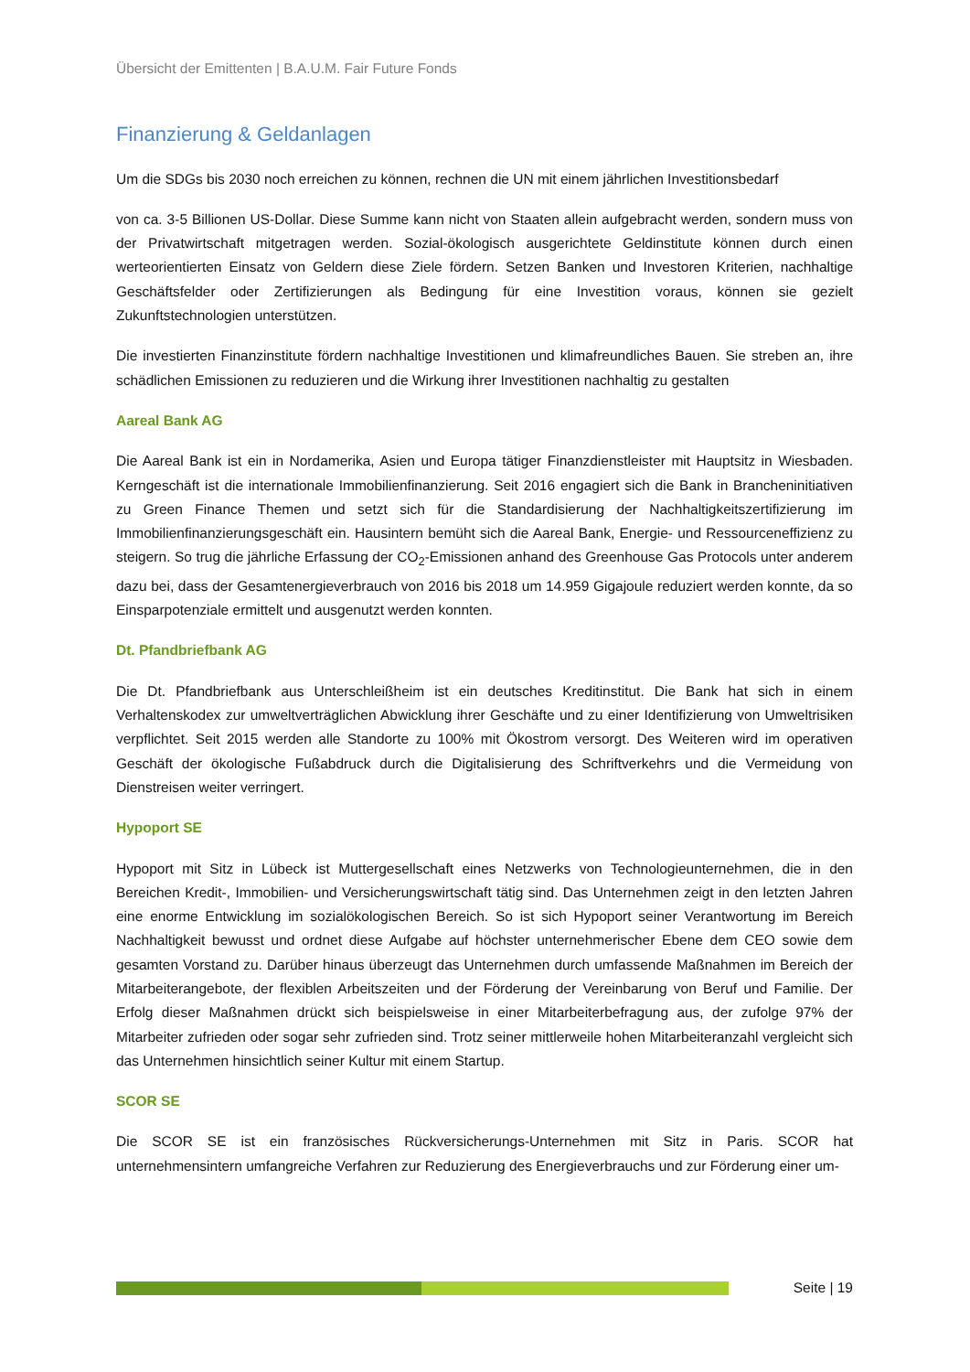Übersicht der Emittenten | B.A.U.M. Fair Future Fonds
Finanzierung & Geldanlagen
Um die SDGs bis 2030 noch erreichen zu können, rechnen die UN mit einem jährlichen Investitionsbedarf
von ca. 3-5 Billionen US-Dollar. Diese Summe kann nicht von Staaten allein aufgebracht werden, sondern muss von der Privatwirtschaft mitgetragen werden. Sozial-ökologisch ausgerichtete Geldinstitute können durch einen werteorientierten Einsatz von Geldern diese Ziele fördern. Setzen Banken und Investoren Kriterien, nachhaltige Geschäftsfelder oder Zertifizierungen als Bedingung für eine Investition voraus, können sie gezielt Zukunftstechnologien unterstützen.
Die investierten Finanzinstitute fördern nachhaltige Investitionen und klimafreundliches Bauen. Sie streben an, ihre schädlichen Emissionen zu reduzieren und die Wirkung ihrer Investitionen nachhaltig zu gestalten
Aareal Bank AG
Die Aareal Bank ist ein in Nordamerika, Asien und Europa tätiger Finanzdienstleister mit Hauptsitz in Wiesbaden. Kerngeschäft ist die internationale Immobilienfinanzierung. Seit 2016 engagiert sich die Bank in Brancheninitiativen zu Green Finance Themen und setzt sich für die Standardisierung der Nachhaltigkeitszertifizierung im Immobilienfinanzierungsgeschäft ein. Hausintern bemüht sich die Aareal Bank, Energie- und Ressourceneffizienz zu steigern. So trug die jährliche Erfassung der CO<sub>2</sub>-Emissionen anhand des Greenhouse Gas Protocols unter anderem dazu bei, dass der Gesamtenergieverbrauch von 2016 bis 2018 um 14.959 Gigajoule reduziert werden konnte, da so Einsparpotenziale ermittelt und ausgenutzt werden konnten.
Dt. Pfandbriefbank AG
Die Dt. Pfandbriefbank aus Unterschleißheim ist ein deutsches Kreditinstitut. Die Bank hat sich in einem Verhaltenskodex zur umweltverträglichen Abwicklung ihrer Geschäfte und zu einer Identifizierung von Umweltrisiken verpflichtet. Seit 2015 werden alle Standorte zu 100% mit Ökostrom versorgt. Des Weiteren wird im operativen Geschäft der ökologische Fußabdruck durch die Digitalisierung des Schriftverkehrs und die Vermeidung von Dienstreisen weiter verringert.
Hypoport SE
Hypoport mit Sitz in Lübeck ist Muttergesellschaft eines Netzwerks von Technologieunternehmen, die in den Bereichen Kredit-, Immobilien- und Versicherungswirtschaft tätig sind. Das Unternehmen zeigt in den letzten Jahren eine enorme Entwicklung im sozialökologischen Bereich. So ist sich Hypoport seiner Verantwortung im Bereich Nachhaltigkeit bewusst und ordnet diese Aufgabe auf höchster unternehmerischer Ebene dem CEO sowie dem gesamten Vorstand zu. Darüber hinaus überzeugt das Unternehmen durch umfassende Maßnahmen im Bereich der Mitarbeiterangebote, der flexiblen Arbeitszeiten und der Förderung der Vereinbarung von Beruf und Familie. Der Erfolg dieser Maßnahmen drückt sich beispielsweise in einer Mitarbeiterbefragung aus, der zufolge 97% der Mitarbeiter zufrieden oder sogar sehr zufrieden sind. Trotz seiner mittlerweile hohen Mitarbeiteranzahl vergleicht sich das Unternehmen hinsichtlich seiner Kultur mit einem Startup.
SCOR SE
Die SCOR SE ist ein französisches Rückversicherungs-Unternehmen mit Sitz in Paris. SCOR hat unternehmensintern umfangreiche Verfahren zur Reduzierung des Energieverbrauchs und zur Förderung einer um-
Seite | 19